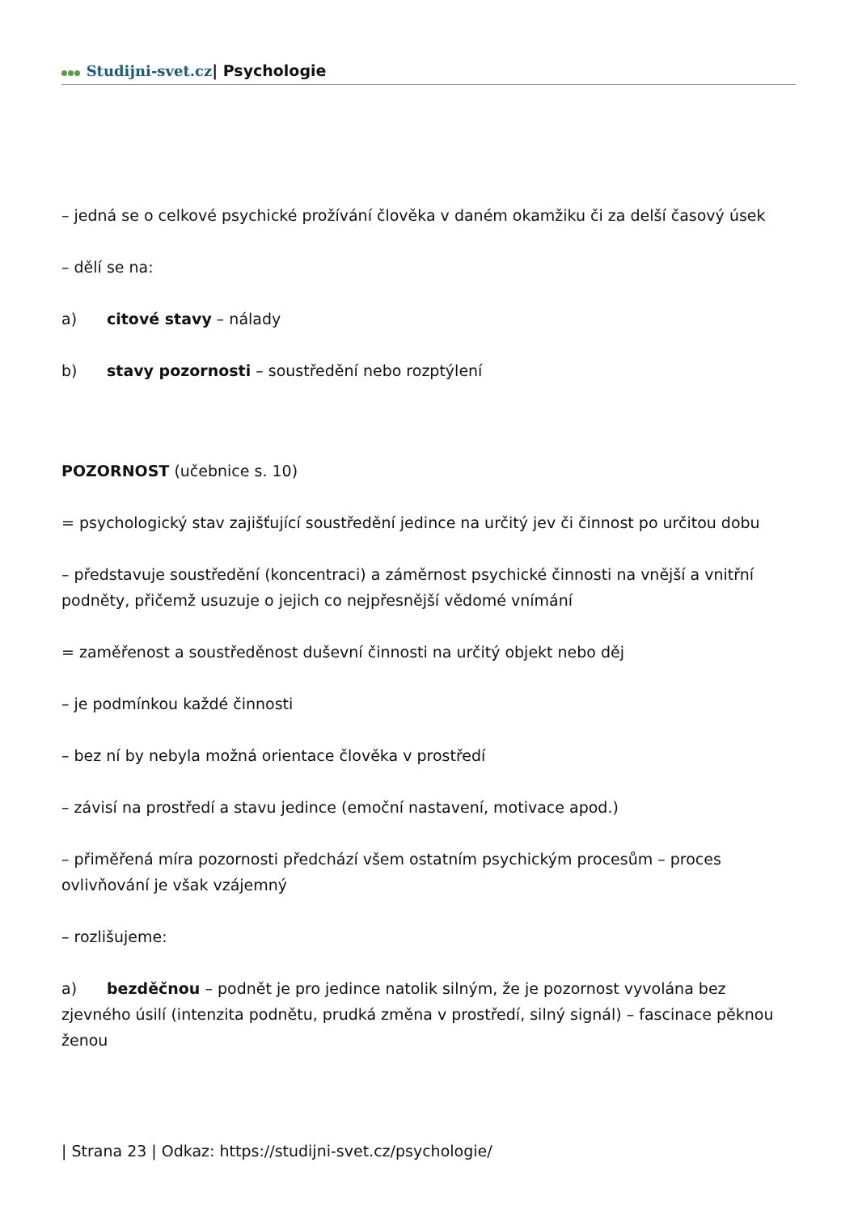Studijni-svet.cz| Psychologie
– jedná se o celkové psychické prožívání člověka v daném okamžiku či za delší časový úsek
– dělí se na:
a) citové stavy – nálady
b) stavy pozornosti – soustředění nebo rozptýlení
POZORNOST (učebnice s. 10)
= psychologický stav zajišťující soustředění jedince na určitý jev či činnost po určitou dobu
– představuje soustředění (koncentraci) a záměrnost psychické činnosti na vnější a vnitřní podněty, přičemž usuzuje o jejich co nejpřesnější vědomé vnímání
= zaměřenost a soustředěnost duševní činnosti na určitý objekt nebo děj
– je podmínkou každé činnosti
– bez ní by nebyla možná orientace člověka v prostředí
– závisí na prostředí a stavu jedince (emoční nastavení, motivace apod.)
– přiměřená míra pozornosti předchází všem ostatním psychickým procesům – proces ovlivňování je však vzájemný
– rozlišujeme:
a) bezděčnou – podnět je pro jedince natolik silným, že je pozornost vyvolána bez zjevného úsilí (intenzita podnětu, prudká změna v prostředí, silný signál) – fascinace pěknou ženou
| Strana 23 | Odkaz: https://studijni-svet.cz/psychologie/